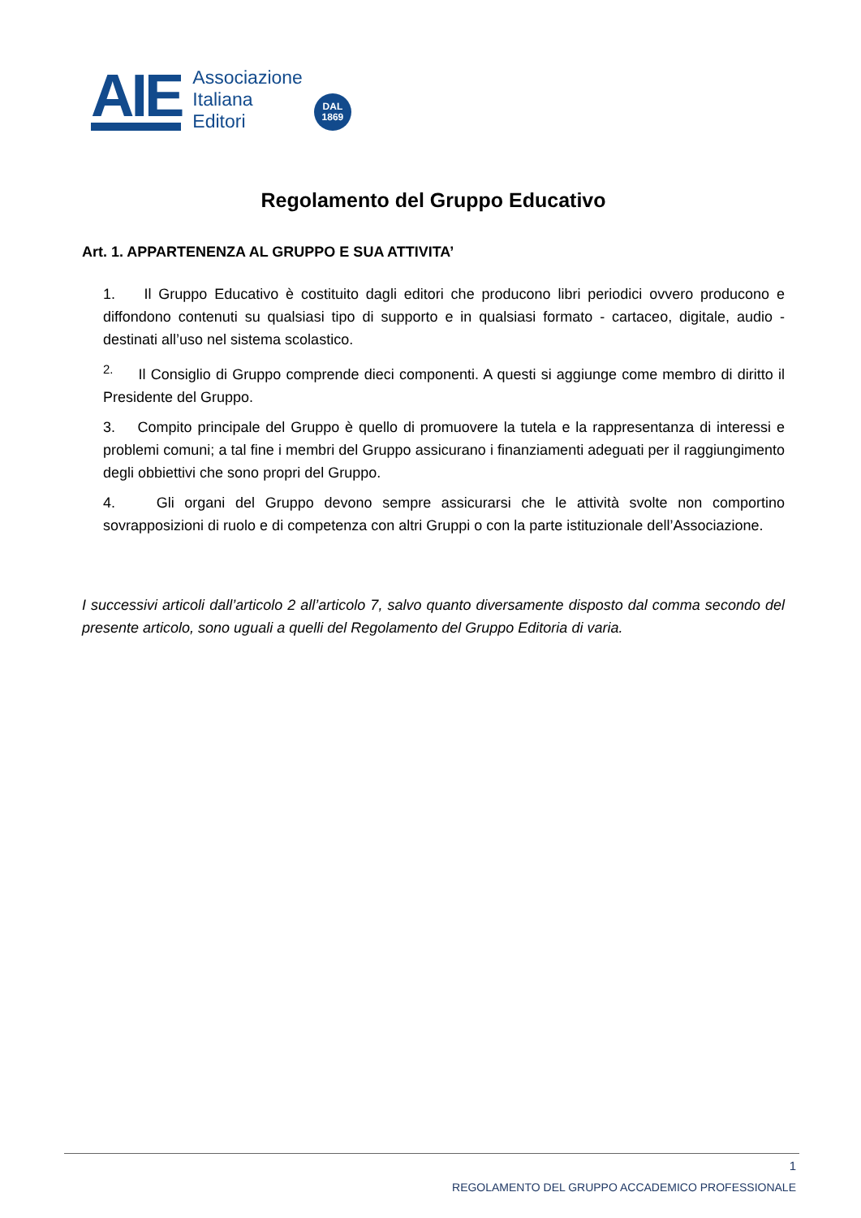AIE
Associazione
Italiana
Editori
DAL
1869
Regolamento del Gruppo Educativo
Art. 1. APPARTENENZA AL GRUPPO E SUA ATTIVITA’
1. Il Gruppo Educativo è costituito dagli editori che producono libri periodici ovvero producono e diffondono contenuti su qualsiasi tipo di supporto e in qualsiasi formato - cartaceo, digitale, audio - destinati all’uso nel sistema scolastico.
<sup>2.</sup> Il Consiglio di Gruppo comprende dieci componenti. A questi si aggiunge come membro di diritto il Presidente del Gruppo.
3. Compito principale del Gruppo è quello di promuovere la tutela e la rappresentanza di interessi e problemi comuni; a tal fine i membri del Gruppo assicurano i finanziamenti adeguati per il raggiungimento degli obbiettivi che sono propri del Gruppo.
4. Gli organi del Gruppo devono sempre assicurarsi che le attività svolte non comportino sovrapposizioni di ruolo e di competenza con altri Gruppi o con la parte istituzionale dell’Associazione.
I successivi articoli dall’articolo 2 all’articolo 7, salvo quanto diversamente disposto dal comma secondo del presente articolo, sono uguali a quelli del Regolamento del Gruppo Editoria di varia.
1
REGOLAMENTO DEL GRUPPO ACCADEMICO PROFESSIONALE